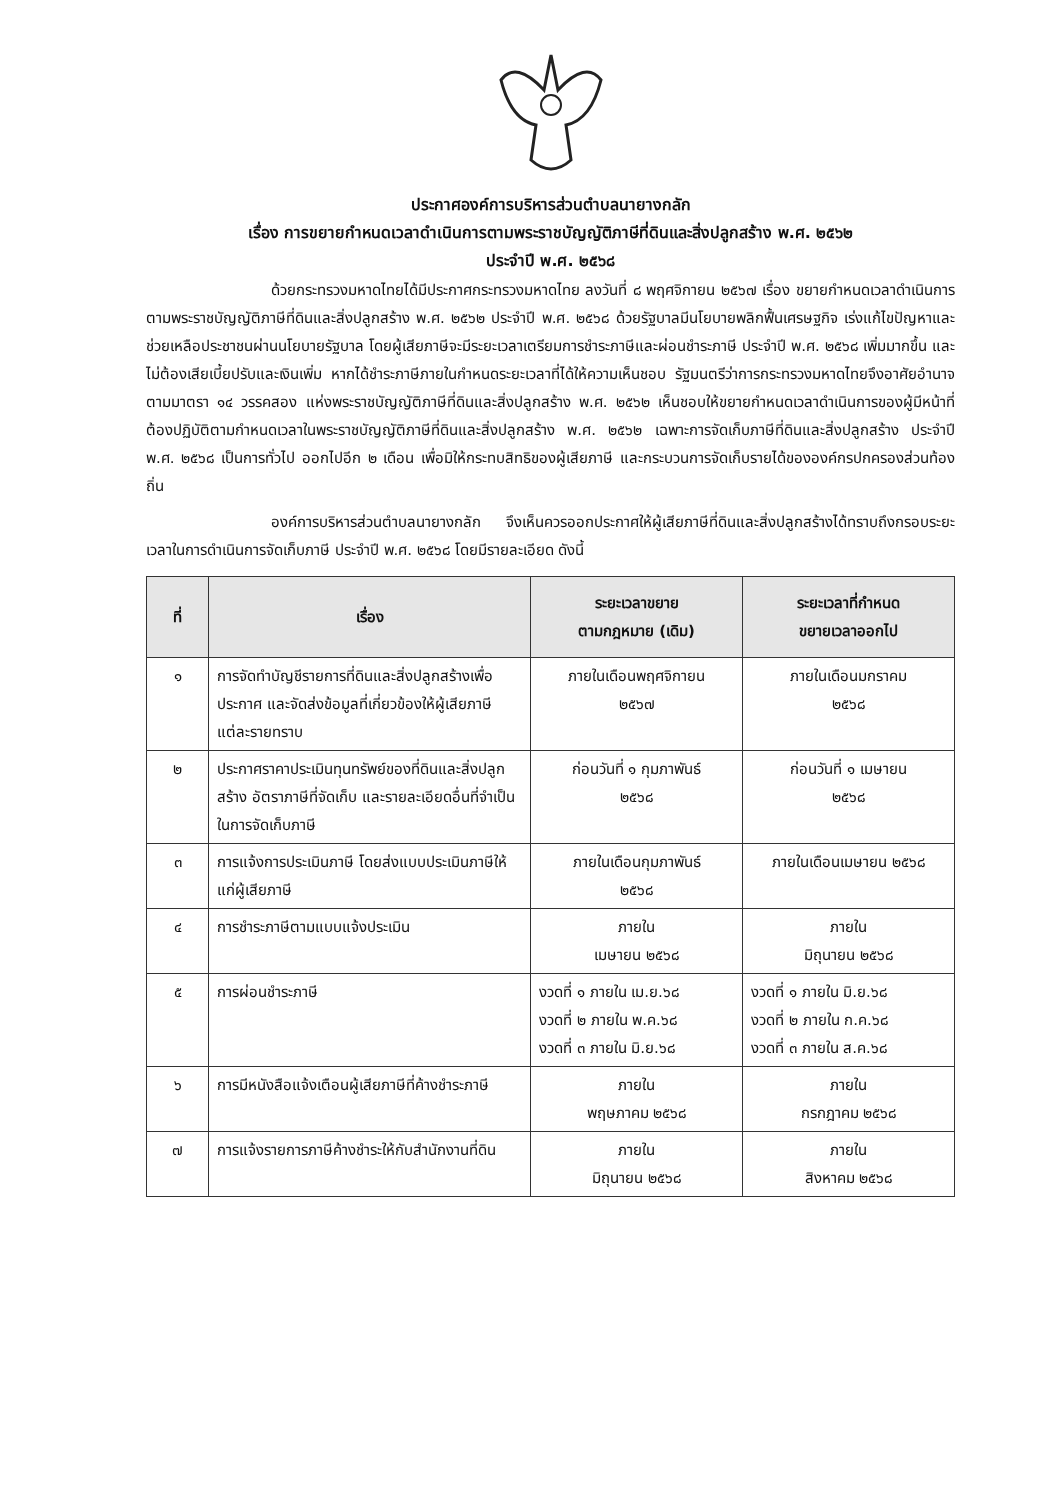ประกาศองค์การบริหารส่วนตำบลนายางกลัก
เรื่อง การขยายกำหนดเวลาดำเนินการตามพระราชบัญญัติภาษีที่ดินและสิ่งปลูกสร้าง พ.ศ. ๒๕๖๒
ประจำปี พ.ศ. ๒๕๖๘
ด้วยกระทรวงมหาดไทยได้มีประกาศกระทรวงมหาดไทย ลงวันที่ ๘ พฤศจิกายน ๒๕๖๗ เรื่อง ขยายกำหนดเวลาดำเนินการตามพระราชบัญญัติภาษีที่ดินและสิ่งปลูกสร้าง พ.ศ. ๒๕๖๒ ประจำปี พ.ศ. ๒๕๖๘ ด้วยรัฐบาลมีนโยบายพลิกฟื้นเศรษฐกิจ เร่งแก้ไขปัญหาและช่วยเหลือประชาชนผ่านนโยบายรัฐบาล โดยผู้เสียภาษีจะมีระยะเวลาเตรียมการชำระภาษีและผ่อนชำระภาษี ประจำปี พ.ศ. ๒๕๖๘ เพิ่มมากขึ้น และไม่ต้องเสียเบี้ยปรับและเงินเพิ่ม หากได้ชำระภาษีภายในกำหนดระยะเวลาที่ได้ให้ความเห็นชอบ รัฐมนตรีว่าการกระทรวงมหาดไทยจึงอาศัยอำนาจตามมาตรา ๑๔ วรรคสอง แห่งพระราชบัญญัติภาษีที่ดินและสิ่งปลูกสร้าง พ.ศ. ๒๕๖๒ เห็นชอบให้ขยายกำหนดเวลาดำเนินการของผู้มีหน้าที่ต้องปฏิบัติตามกำหนดเวลาในพระราชบัญญัติภาษีที่ดินและสิ่งปลูกสร้าง พ.ศ. ๒๕๖๒ เฉพาะการจัดเก็บภาษีที่ดินและสิ่งปลูกสร้าง ประจำปี พ.ศ. ๒๕๖๘ เป็นการทั่วไป ออกไปอีก ๒ เดือน เพื่อมิให้กระทบสิทธิของผู้เสียภาษี และกระบวนการจัดเก็บรายได้ขององค์กรปกครองส่วนท้องถิ่น
องค์การบริหารส่วนตำบลนายางกลัก จึงเห็นควรออกประกาศให้ผู้เสียภาษีที่ดินและสิ่งปลูกสร้างได้ทราบถึงกรอบระยะเวลาในการดำเนินการจัดเก็บภาษี ประจำปี พ.ศ. ๒๕๖๘ โดยมีรายละเอียด ดังนี้
| ที่ | เรื่อง | ระยะเวลาขยาย ตามกฎหมาย (เดิม) | ระยะเวลาที่กำหนด ขยายเวลาออกไป |
| --- | --- | --- | --- |
| ๑ | การจัดทำบัญชีรายการที่ดินและสิ่งปลูกสร้างเพื่อประกาศ และจัดส่งข้อมูลที่เกี่ยวข้องให้ผู้เสียภาษีแต่ละรายทราบ | ภายในเดือนพฤศจิกายน ๒๕๖๗ | ภายในเดือนมกราคม ๒๕๖๘ |
| ๒ | ประกาศราคาประเมินทุนทรัพย์ของที่ดินและสิ่งปลูกสร้าง อัตราภาษีที่จัดเก็บ และรายละเอียดอื่นที่จำเป็น ในการจัดเก็บภาษี | ก่อนวันที่ ๑ กุมภาพันธ์ ๒๕๖๘ | ก่อนวันที่ ๑ เมษายน ๒๕๖๘ |
| ๓ | การแจ้งการประเมินภาษี โดยส่งแบบประเมินภาษีให้แก่ผู้เสียภาษี | ภายในเดือนกุมภาพันธ์ ๒๕๖๘ | ภายในเดือนเมษายน ๒๕๖๘ |
| ๔ | การชำระภาษีตามแบบแจ้งประเมิน | ภายใน เมษายน ๒๕๖๘ | ภายใน มิถุนายน ๒๕๖๘ |
| ๕ | การผ่อนชำระภาษี | งวดที่ ๑ ภายใน เม.ย.๖๘ งวดที่ ๒ ภายใน พ.ค.๖๘ งวดที่ ๓ ภายใน มิ.ย.๖๘ | งวดที่ ๑ ภายใน มิ.ย.๖๘ งวดที่ ๒ ภายใน ก.ค.๖๘ งวดที่ ๓ ภายใน ส.ค.๖๘ |
| ๖ | การมีหนังสือแจ้งเตือนผู้เสียภาษีที่ค้างชำระภาษี | ภายใน พฤษภาคม ๒๕๖๘ | ภายใน กรกฎาคม ๒๕๖๘ |
| ๗ | การแจ้งรายการภาษีค้างชำระให้กับสำนักงานที่ดิน | ภายใน มิถุนายน ๒๕๖๘ | ภายใน สิงหาคม ๒๕๖๘ |